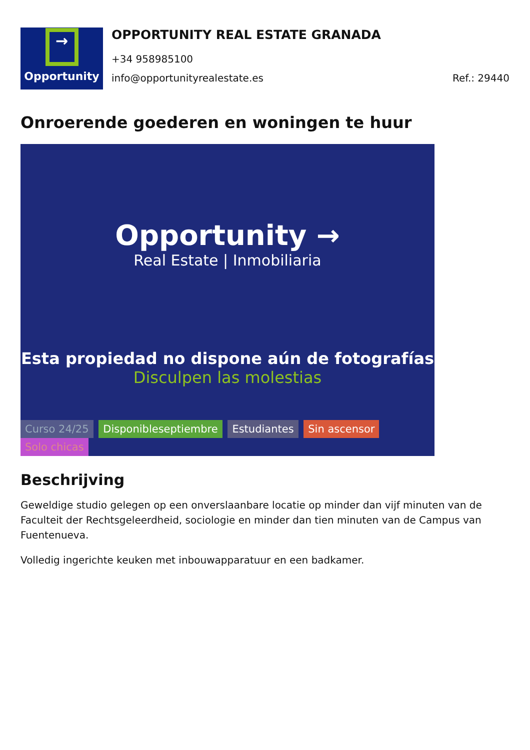→
Opportunity
OPPORTUNITY REAL ESTATE GRANADA
+34 958985100
info@opportunityrealestate.es Ref.: 29440
Onroerende goederen en woningen te huur
Opportunity →
Real Estate | Inmobiliaria
Esta propiedad no dispone aún de fotografías
Disculpen las molestias
Curso 24/25 Disponibleseptiembre Estudiantes Sin ascensor Solo chicas
Beschrijving
Geweldige studio gelegen op een onverslaanbare locatie op minder dan vijf minuten van de Faculteit der Rechtsgeleerdheid, sociologie en minder dan tien minuten van de Campus van Fuentenueva.
Volledig ingerichte keuken met inbouwapparatuur en een badkamer.